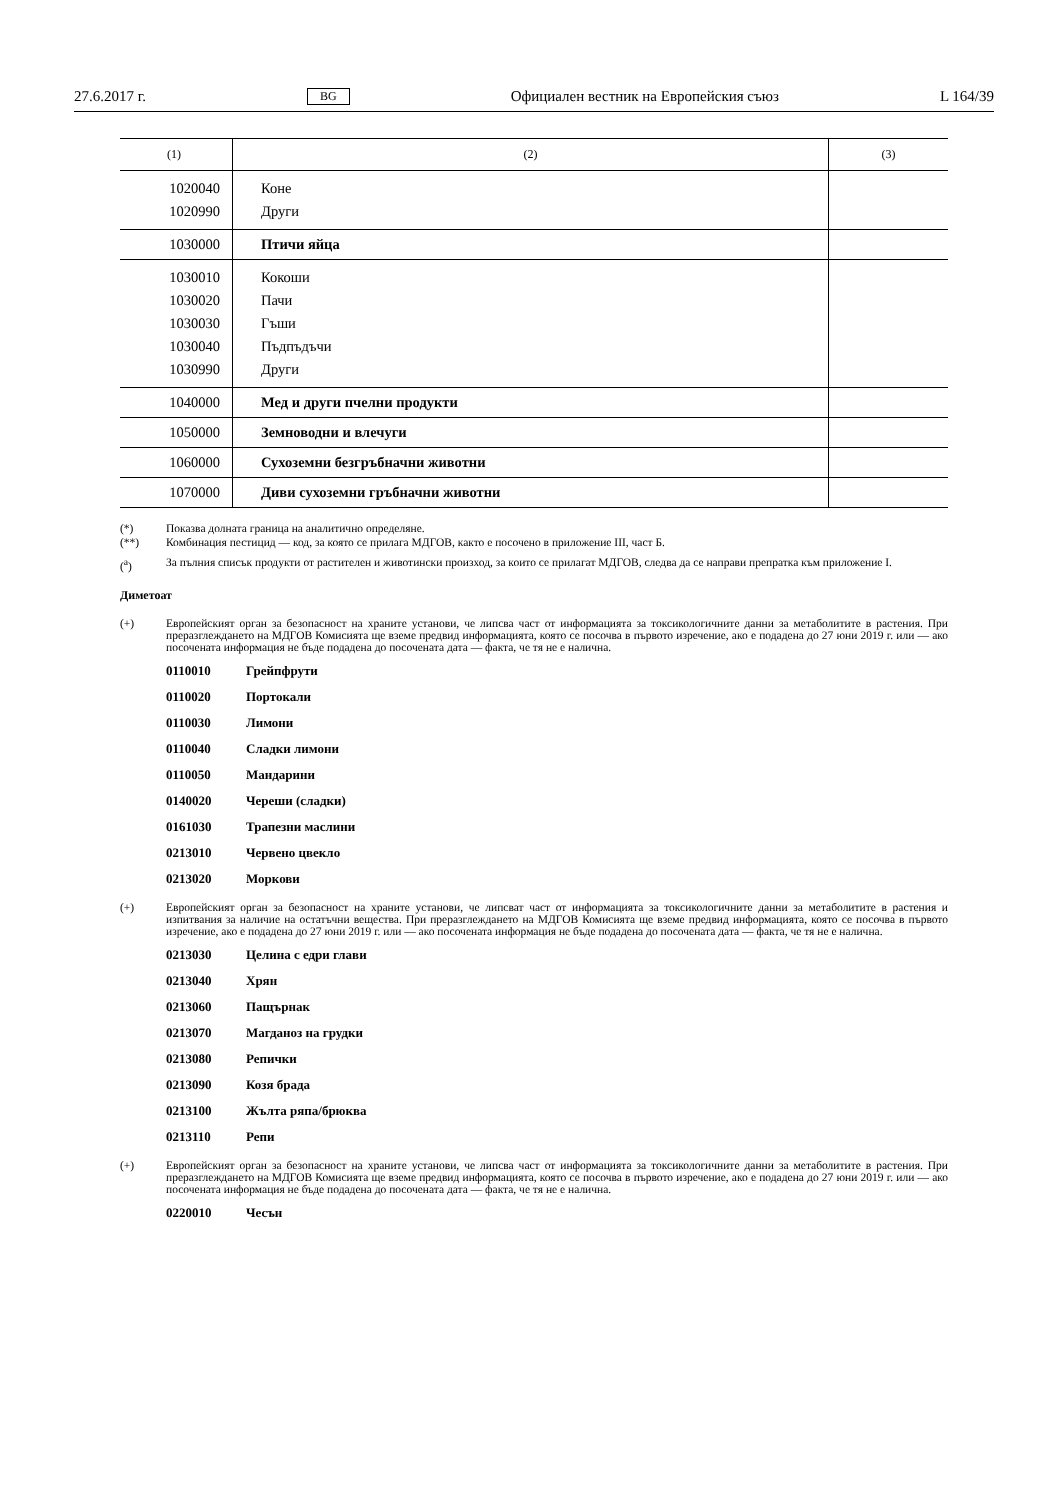27.6.2017 г. BG Официален вестник на Европейския съюз L 164/39
| (1) | (2) | (3) |
| --- | --- | --- |
| 1020040 1020990 | Коне Други | |
| 1030000 | Птичи яйца | |
| 1030010 1030020 1030030 1030040 1030990 | Кокоши Пачи Гъши Пъдпъдъчи Други | |
| 1040000 | Мед и други пчелни продукти | |
| 1050000 | Земноводни и влечуги | |
| 1060000 | Сухоземни безгръбначни животни | |
| 1070000 | Диви сухоземни гръбначни животни | |
(*) Показва долната граница на аналитично определяне.
(**) Комбинация пестицид — код, за която се прилага МДГОВ, както е посочено в приложение III, част Б.
(<sup>a</sup>) За пълния списък продукти от растителен и животински произход, за които се прилагат МДГОВ, следва да се направи препратка към приложение I.
Диметоат
(+) Европейският орган за безопасност на храните установи, че липсва част от информацията за токсикологичните данни за метаболитите в растения. При преразглеждането на МДГОВ Комисията ще вземе предвид информацията, която се посочва в първото изречение, ако е подадена до 27 юни 2019 г. или — ако посочената информация не бъде подадена до посочената дата — факта, че тя не е налична.
0110010 Грейпфрути
0110020 Портокали
0110030 Лимони
0110040 Сладки лимони
0110050 Мандарини
0140020 Череши (сладки)
0161030 Трапезни маслини
0213010 Червено цвекло
0213020 Моркови
(+) Европейският орган за безопасност на храните установи, че липсват част от информацията за токсикологичните данни за метаболитите в растения и изпитвания за наличие на остатъчни вещества. При преразглеждането на МДГОВ Комисията ще вземе предвид информацията, която се посочва в първото изречение, ако е подадена до 27 юни 2019 г. или — ако посочената информация не бъде подадена до посочената дата — факта, че тя не е налична.
0213030 Целина с едри глави
0213040 Хрян
0213060 Пащърнак
0213070 Магданоз на грудки
0213080 Репички
0213090 Козя брада
0213100 Жълта ряпа/брюква
0213110 Репи
(+) Европейският орган за безопасност на храните установи, че липсва част от информацията за токсикологичните данни за метаболитите в растения. При преразглеждането на МДГОВ Комисията ще вземе предвид информацията, която се посочва в първото изречение, ако е подадена до 27 юни 2019 г. или — ако посочената информация не бъде подадена до посочената дата — факта, че тя не е налична.
0220010 Чесън